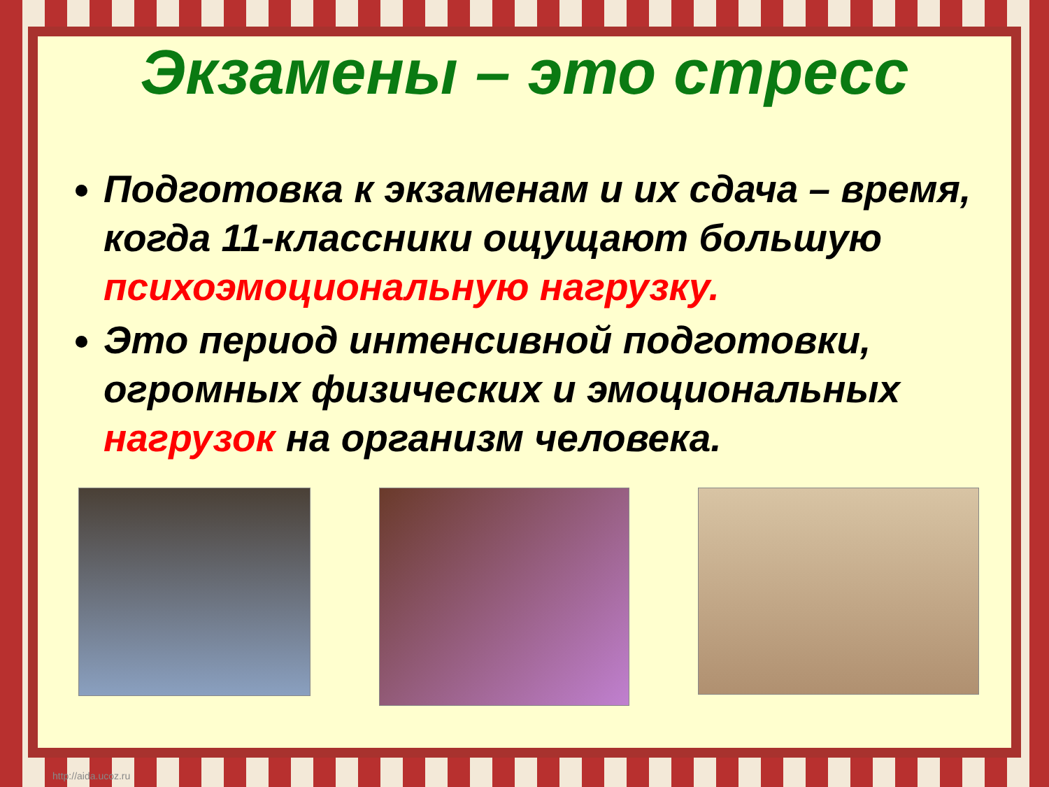Экзамены – это стресс
Подготовка к экзаменам и их сдача – время, когда 11-классники ощущают большую психоэмоциональную нагрузку.
Это период интенсивной подготовки, огромных физических и эмоциональных нагрузок на организм человека.
http://aida.ucoz.ru